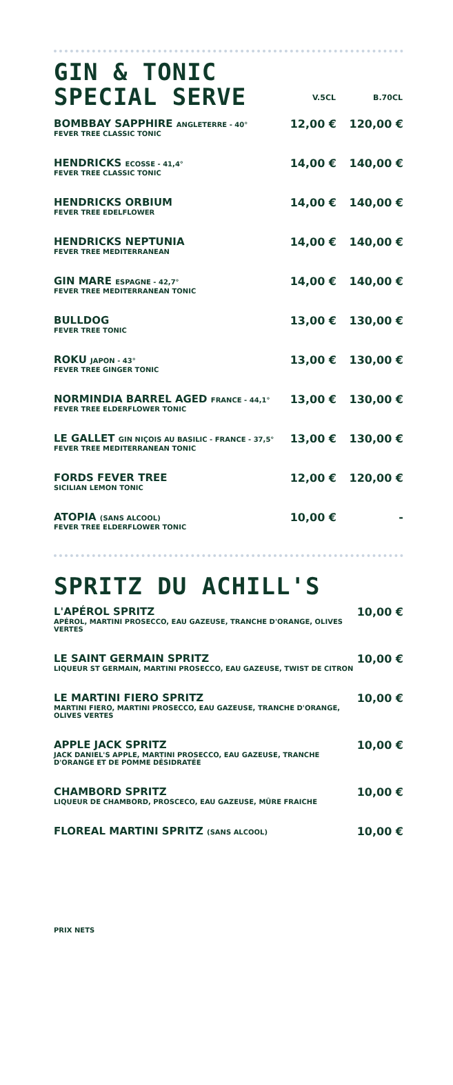| GIN & TONIC SPECIAL SERVE | V.5CL | B.70CL |
| BOMBBAY SAPPHIRE ANGLETERRE - 40° FEVER TREE CLASSIC TONIC | 12,00 € | 120,00 € |
| HENDRICKS ECOSSE - 41,4° FEVER TREE CLASSIC TONIC | 14,00 € | 140,00 € |
| HENDRICKS ORBIUM FEVER TREE EDELFLOWER | 14,00 € | 140,00 € |
| HENDRICKS NEPTUNIA FEVER TREE MEDITERRANEAN | 14,00 € | 140,00 € |
| GIN MARE ESPAGNE - 42,7° FEVER TREE MEDITERRANEAN TONIC | 14,00 € | 140,00 € |
| BULLDOG FEVER TREE TONIC | 13,00 € | 130,00 € |
| ROKU JAPON - 43° FEVER TREE GINGER TONIC | 13,00 € | 130,00 € |
| NORMINDIA BARREL AGED FRANCE - 44,1° FEVER TREE ELDERFLOWER TONIC | 13,00 € | 130,00 € |
| LE GALLET GIN NIÇOIS AU BASILIC - FRANCE - 37,5° FEVER TREE MEDITERRANEAN TONIC | 13,00 € | 130,00 € |
| FORDS FEVER TREE SICILIAN LEMON TONIC | 12,00 € | 120,00 € |
| ATOPIA (SANS ALCOOL) FEVER TREE ELDERFLOWER TONIC | 10,00 € | - |
SPRITZ DU ACHILL'S
| L'APÉROL SPRITZ APÉROL, MARTINI PROSECCO, EAU GAZEUSE, TRANCHE D'ORANGE, OLIVES VERTES | 10,00 € |
| LE SAINT GERMAIN SPRITZ LIQUEUR ST GERMAIN, MARTINI PROSECCO, EAU GAZEUSE, TWIST DE CITRON | 10,00 € |
| LE MARTINI FIERO SPRITZ MARTINI FIERO, MARTINI PROSECCO, EAU GAZEUSE, TRANCHE D'ORANGE, OLIVES VERTES | 10,00 € |
| APPLE JACK SPRITZ JACK DANIEL'S APPLE, MARTINI PROSECCO, EAU GAZEUSE, TRANCHE D'ORANGE ET DE POMME DÉSIDRATÉE | 10,00 € |
| CHAMBORD SPRITZ LIQUEUR DE CHAMBORD, PROSCECO, EAU GAZEUSE, MÛRE FRAICHE | 10,00 € |
| FLOREAL MARTINI SPRITZ (SANS ALCOOL) | 10,00 € |
PRIX NETS